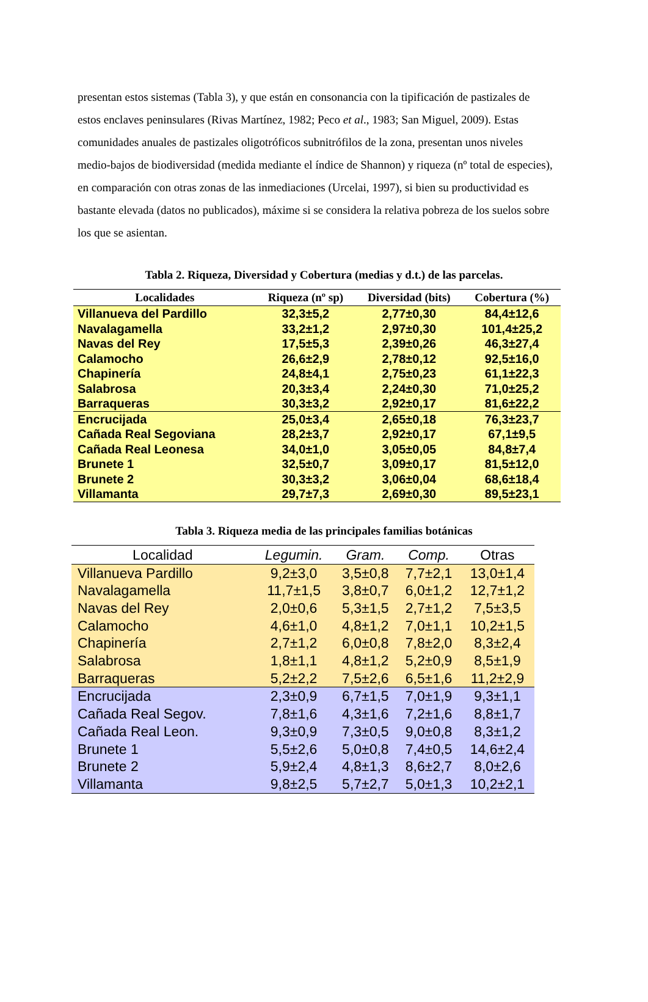presentan estos sistemas (Tabla 3), y que están en consonancia con la tipificación de pastizales de estos enclaves peninsulares (Rivas Martínez, 1982; Peco et al., 1983; San Miguel, 2009). Estas comunidades anuales de pastizales oligotróficos subnitrófilos de la zona, presentan unos niveles medio-bajos de biodiversidad (medida mediante el índice de Shannon) y riqueza (nº total de especies), en comparación con otras zonas de las inmediaciones (Urcelai, 1997), si bien su productividad es bastante elevada (datos no publicados), máxime si se considera la relativa pobreza de los suelos sobre los que se asientan.
Tabla 2. Riqueza, Diversidad y Cobertura (medias y d.t.) de las parcelas.
| Localidades | Riqueza (nº sp) | Diversidad (bits) | Cobertura (%) |
| --- | --- | --- | --- |
| Villanueva del Pardillo | 32,3±5,2 | 2,77±0,30 | 84,4±12,6 |
| Navalagamella | 33,2±1,2 | 2,97±0,30 | 101,4±25,2 |
| Navas del Rey | 17,5±5,3 | 2,39±0,26 | 46,3±27,4 |
| Calamocho | 26,6±2,9 | 2,78±0,12 | 92,5±16,0 |
| Chapinería | 24,8±4,1 | 2,75±0,23 | 61,1±22,3 |
| Salabrosa | 20,3±3,4 | 2,24±0,30 | 71,0±25,2 |
| Barraqueras | 30,3±3,2 | 2,92±0,17 | 81,6±22,2 |
| Encrucijada | 25,0±3,4 | 2,65±0,18 | 76,3±23,7 |
| Cañada Real Segoviana | 28,2±3,7 | 2,92±0,17 | 67,1±9,5 |
| Cañada Real Leonesa | 34,0±1,0 | 3,05±0,05 | 84,8±7,4 |
| Brunete 1 | 32,5±0,7 | 3,09±0,17 | 81,5±12,0 |
| Brunete 2 | 30,3±3,2 | 3,06±0,04 | 68,6±18,4 |
| Villamanta | 29,7±7,3 | 2,69±0,30 | 89,5±23,1 |
Tabla 3. Riqueza media de las principales familias botánicas
| Localidad | Legumin. | Gram. | Comp. | Otras |
| --- | --- | --- | --- | --- |
| Villanueva Pardillo | 9,2±3,0 | 3,5±0,8 | 7,7±2,1 | 13,0±1,4 |
| Navalagamella | 11,7±1,5 | 3,8±0,7 | 6,0±1,2 | 12,7±1,2 |
| Navas del Rey | 2,0±0,6 | 5,3±1,5 | 2,7±1,2 | 7,5±3,5 |
| Calamocho | 4,6±1,0 | 4,8±1,2 | 7,0±1,1 | 10,2±1,5 |
| Chapinería | 2,7±1,2 | 6,0±0,8 | 7,8±2,0 | 8,3±2,4 |
| Salabrosa | 1,8±1,1 | 4,8±1,2 | 5,2±0,9 | 8,5±1,9 |
| Barraqueras | 5,2±2,2 | 7,5±2,6 | 6,5±1,6 | 11,2±2,9 |
| Encrucijada | 2,3±0,9 | 6,7±1,5 | 7,0±1,9 | 9,3±1,1 |
| Cañada Real Segov. | 7,8±1,6 | 4,3±1,6 | 7,2±1,6 | 8,8±1,7 |
| Cañada Real Leon. | 9,3±0,9 | 7,3±0,5 | 9,0±0,8 | 8,3±1,2 |
| Brunete 1 | 5,5±2,6 | 5,0±0,8 | 7,4±0,5 | 14,6±2,4 |
| Brunete 2 | 5,9±2,4 | 4,8±1,3 | 8,6±2,7 | 8,0±2,6 |
| Villamanta | 9,8±2,5 | 5,7±2,7 | 5,0±1,3 | 10,2±2,1 |